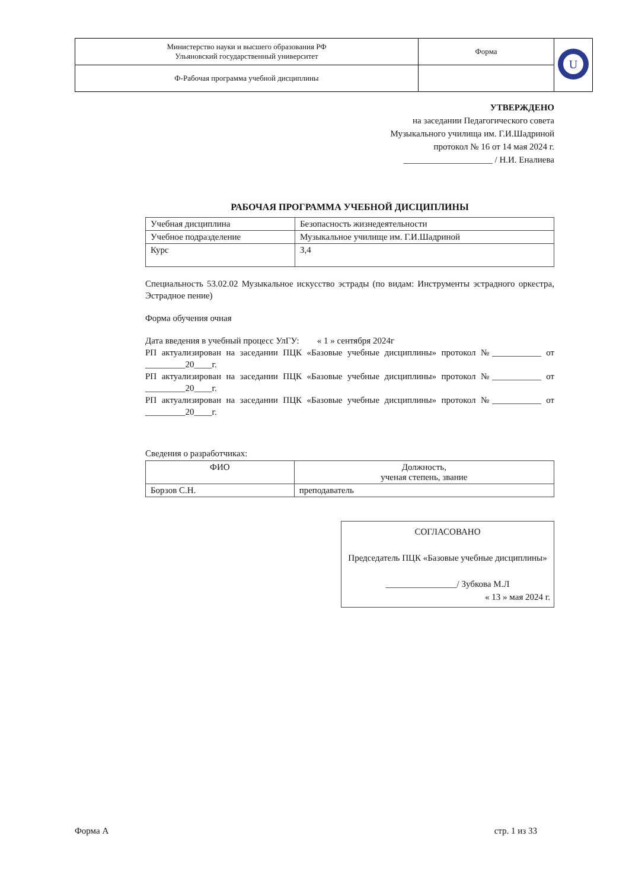| Министерство науки и высшего образования РФ Ульяновский государственный университет | Форма | U |
| Ф-Рабочая программа учебной дисциплины | | |
УТВЕРЖДЕНО
на заседании Педагогического совета
Музыкального училища им. Г.И.Шадриной
протокол № 16 от 14 мая 2024 г.
____________________ / Н.И. Еналиева
РАБОЧАЯ ПРОГРАММА УЧЕБНОЙ ДИСЦИПЛИНЫ
| Учебная дисциплина | Безопасность жизнедеятельности |
| Учебное подразделение | Музыкальное училище им. Г.И.Шадриной |
| Курс | 3,4 |
Специальность 53.02.02 Музыкальное искусство эстрады (по видам: Инструменты эстрадного оркестра, Эстрадное пение)
Форма обучения очная
Дата введения в учебный процесс УлГУ: « 1 » сентября 2024г
РП актуализирован на заседании ПЦК «Базовые учебные дисциплины» протокол №___________ от _________20____г.
РП актуализирован на заседании ПЦК «Базовые учебные дисциплины» протокол №___________ от _________20____г.
РП актуализирован на заседании ПЦК «Базовые учебные дисциплины» протокол №___________ от _________20____г.
Сведения о разработчиках:
| ФИО | Должность, ученая степень, звание |
| --- | --- |
| Борзов С.Н. | преподаватель |
СОГЛАСОВАНО
Председатель ПЦК «Базовые учебные дисциплины»
________________/ Зубкова М.Л
« 13 » мая 2024 г.
Форма А стр. 1 из 33